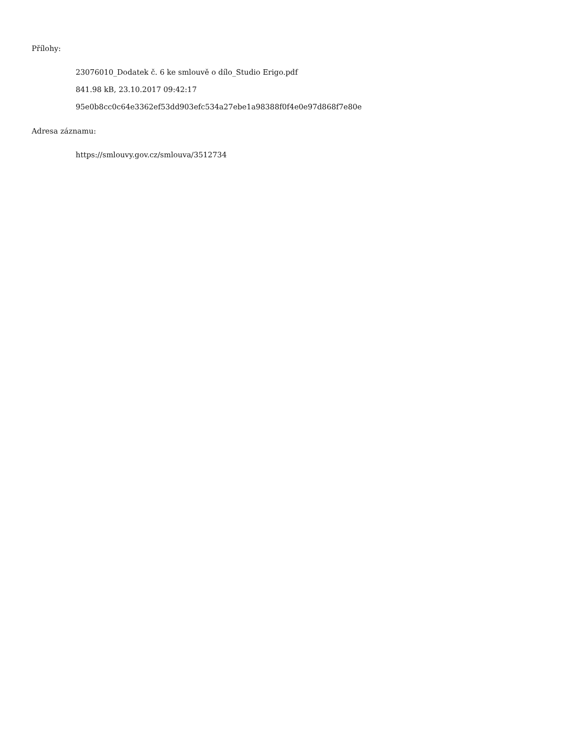Přílohy:
23076010_Dodatek č. 6 ke smlouvě o dílo_Studio Erigo.pdf
841.98 kB, 23.10.2017 09:42:17
95e0b8cc0c64e3362ef53dd903efc534a27ebe1a98388f0f4e0e97d868f7e80e
Adresa záznamu:
https://smlouvy.gov.cz/smlouva/3512734